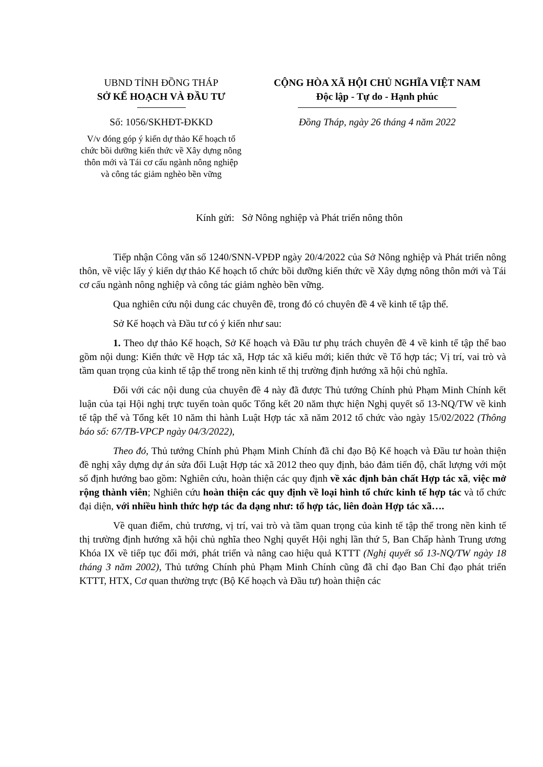UBND TỈNH ĐỒNG THÁP
SỞ KẾ HOẠCH VÀ ĐẦU TƯ
Số: 1056/SKHĐT-ĐKKD
V/v đóng góp ý kiến dự thảo Kế hoạch tổ chức bồi dưỡng kiến thức về Xây dựng nông thôn mới và Tái cơ cấu ngành nông nghiệp và công tác giảm nghèo bền vững
CỘNG HÒA XÃ HỘI CHỦ NGHĨA VIỆT NAM
Độc lập - Tự do - Hạnh phúc
Đồng Tháp, ngày 26 tháng 4 năm 2022
Kính gửi: Sở Nông nghiệp và Phát triển nông thôn
Tiếp nhận Công văn số 1240/SNN-VPĐP ngày 20/4/2022 của Sở Nông nghiệp và Phát triển nông thôn, về việc lấy ý kiến dự thảo Kế hoạch tổ chức bồi dưỡng kiến thức về Xây dựng nông thôn mới và Tái cơ cấu ngành nông nghiệp và công tác giảm nghèo bền vững.
Qua nghiên cứu nội dung các chuyên đề, trong đó có chuyên đề 4 về kinh tế tập thể.
Sở Kế hoạch và Đầu tư có ý kiến như sau:
1. Theo dự thảo Kế hoạch, Sở Kế hoạch và Đầu tư phụ trách chuyên đề 4 về kinh tế tập thể bao gồm nội dung: Kiến thức về Hợp tác xã, Hợp tác xã kiểu mới; kiến thức về Tổ hợp tác; Vị trí, vai trò và tầm quan trọng của kinh tế tập thể trong nền kinh tế thị trường định hướng xã hội chủ nghĩa.
Đối với các nội dung của chuyên đề 4 này đã được Thủ tướng Chính phủ Phạm Minh Chính kết luận của tại Hội nghị trực tuyến toàn quốc Tổng kết 20 năm thực hiện Nghị quyết số 13-NQ/TW về kinh tế tập thể và Tổng kết 10 năm thi hành Luật Hợp tác xã năm 2012 tổ chức vào ngày 15/02/2022 (Thông báo số: 67/TB-VPCP ngày 04/3/2022),
Theo đó, Thủ tướng Chính phủ Phạm Minh Chính đã chỉ đạo Bộ Kế hoạch và Đầu tư hoàn thiện đề nghị xây dựng dự án sửa đổi Luật Hợp tác xã 2012 theo quy định, bảo đảm tiến độ, chất lượng với một số định hướng bao gồm: Nghiên cứu, hoàn thiện các quy định về xác định bản chất Hợp tác xã, việc mở rộng thành viên; Nghiên cứu hoàn thiện các quy định về loại hình tổ chức kinh tế hợp tác và tổ chức đại diện, với nhiều hình thức hợp tác đa dạng như: tổ hợp tác, liên đoàn Hợp tác xã….
Về quan điểm, chủ trương, vị trí, vai trò và tầm quan trọng của kinh tế tập thể trong nền kinh tế thị trường định hướng xã hội chủ nghĩa theo Nghị quyết Hội nghị lần thứ 5, Ban Chấp hành Trung ương Khóa IX về tiếp tục đổi mới, phát triển và nâng cao hiệu quả KTTT (Nghị quyết số 13-NQ/TW ngày 18 tháng 3 năm 2002), Thủ tướng Chính phủ Phạm Minh Chính cũng đã chỉ đạo Ban Chỉ đạo phát triển KTTT, HTX, Cơ quan thường trực (Bộ Kế hoạch và Đầu tư) hoàn thiện các